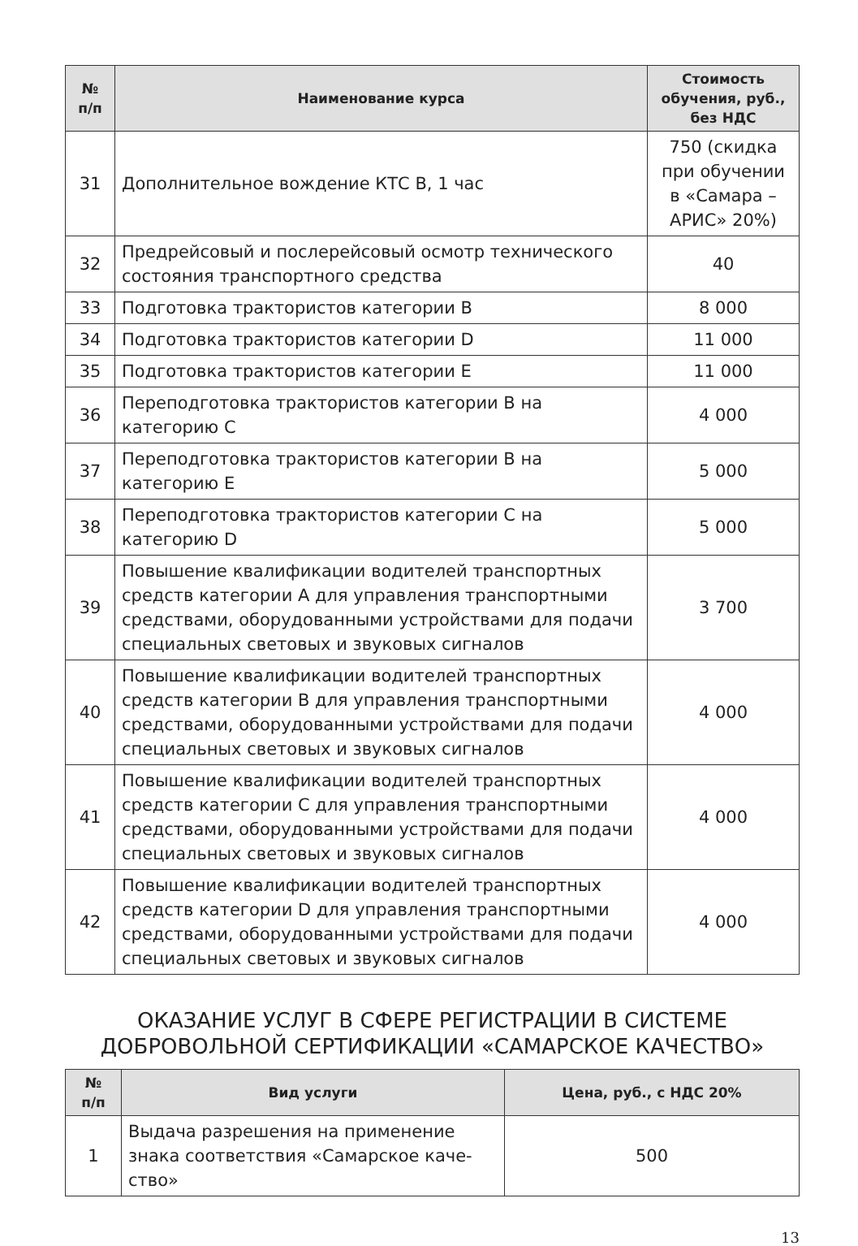| № п/п | Наименование курса | Стоимость обучения, руб., без НДС |
| --- | --- | --- |
| 31 | Дополнительное вождение КТС В, 1 час | 750 (скидка при обучении в «Самара – АРИС» 20%) |
| 32 | Предрейсовый и послерейсовый осмотр технического состояния транспортного средства | 40 |
| 33 | Подготовка трактористов категории В | 8 000 |
| 34 | Подготовка трактористов категории D | 11 000 |
| 35 | Подготовка трактористов категории Е | 11 000 |
| 36 | Переподготовка трактористов категории В на категорию С | 4 000 |
| 37 | Переподготовка трактористов категории В на категорию Е | 5 000 |
| 38 | Переподготовка трактористов категории С на категорию D | 5 000 |
| 39 | Повышение квалификации водителей транспортных средств категории А для управления транспортными средствами, оборудованными устройствами для подачи специальных световых и звуковых сигналов | 3 700 |
| 40 | Повышение квалификации водителей транспортных средств категории В для управления транспортными средствами, оборудованными устройствами для подачи специальных световых и звуковых сигналов | 4 000 |
| 41 | Повышение квалификации водителей транспортных средств категории С для управления транспортными средствами, оборудованными устройствами для подачи специальных световых и звуковых сигналов | 4 000 |
| 42 | Повышение квалификации водителей транспортных средств категории D для управления транспортными средствами, оборудованными устройствами для подачи специальных световых и звуковых сигналов | 4 000 |
ОКАЗАНИЕ УСЛУГ В СФЕРЕ РЕГИСТРАЦИИ В СИСТЕМЕ ДОБРОВОЛЬНОЙ СЕРТИФИКАЦИИ «САМАРСКОЕ КАЧЕСТВО»
| № п/п | Вид услуги | Цена, руб., с НДС 20% |
| --- | --- | --- |
| 1 | Выдача разрешения на применение знака соответствия «Самарское каче-ство» | 500 |
13